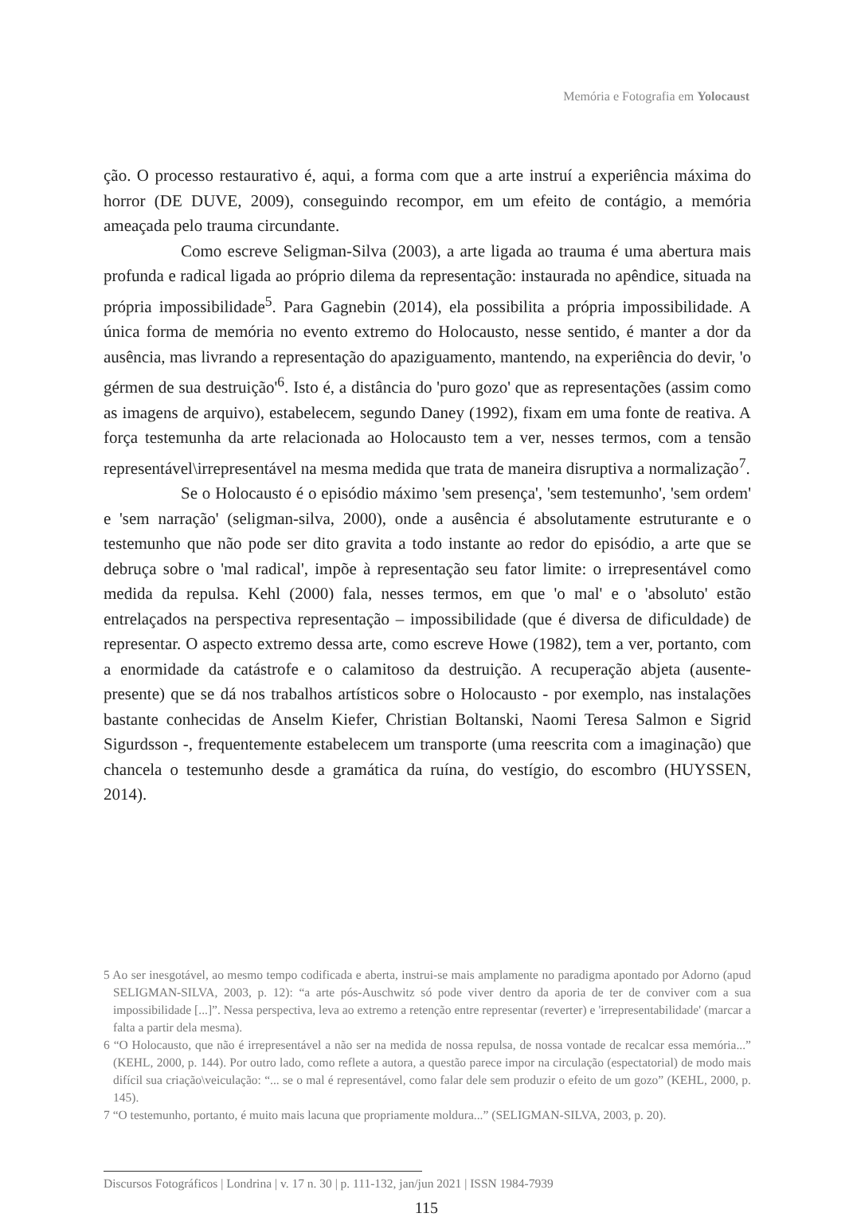Memória e Fotografia em Yolocaust
ção. O processo restaurativo é, aqui, a forma com que a arte instruí a experiência máxima do horror (DE DUVE, 2009), conseguindo recompor, em um efeito de contágio, a memória ameaçada pelo trauma circundante.
Como escreve Seligman-Silva (2003), a arte ligada ao trauma é uma abertura mais profunda e radical ligada ao próprio dilema da representação: instaurada no apêndice, situada na própria impossibilidade<sup>5</sup>. Para Gagnebin (2014), ela possibilita a própria impossibilidade. A única forma de memória no evento extremo do Holocausto, nesse sentido, é manter a dor da ausência, mas livrando a representação do apaziguamento, mantendo, na experiência do devir, 'o gérmen de sua destruição'<sup>6</sup>. Isto é, a distância do 'puro gozo' que as representações (assim como as imagens de arquivo), estabelecem, segundo Daney (1992), fixam em uma fonte de reativa. A força testemunha da arte relacionada ao Holocausto tem a ver, nesses termos, com a tensão representável\irrepresentável na mesma medida que trata de maneira disruptiva a normalização<sup>7</sup>.
Se o Holocausto é o episódio máximo 'sem presença', 'sem testemunho', 'sem ordem' e 'sem narração' (seligman-silva, 2000), onde a ausência é absolutamente estruturante e o testemunho que não pode ser dito gravita a todo instante ao redor do episódio, a arte que se debruça sobre o 'mal radical', impõe à representação seu fator limite: o irrepresentável como medida da repulsa. Kehl (2000) fala, nesses termos, em que 'o mal' e o 'absoluto' estão entrelaçados na perspectiva representação – impossibilidade (que é diversa de dificuldade) de representar. O aspecto extremo dessa arte, como escreve Howe (1982), tem a ver, portanto, com a enormidade da catástrofe e o calamitoso da destruição. A recuperação abjeta (ausente-presente) que se dá nos trabalhos artísticos sobre o Holocausto - por exemplo, nas instalações bastante conhecidas de Anselm Kiefer, Christian Boltanski, Naomi Teresa Salmon e Sigrid Sigurdsson -, frequentemente estabelecem um transporte (uma reescrita com a imaginação) que chancela o testemunho desde a gramática da ruína, do vestígio, do escombro (HUYSSEN, 2014).
5 Ao ser inesgotável, ao mesmo tempo codificada e aberta, instrui-se mais amplamente no paradigma apontado por Adorno (apud SELIGMAN-SILVA, 2003, p. 12): “a arte pós-Auschwitz só pode viver dentro da aporia de ter de conviver com a sua impossibilidade [...]”. Nessa perspectiva, leva ao extremo a retenção entre representar (reverter) e 'irrepresentabilidade' (marcar a falta a partir dela mesma).
6 “O Holocausto, que não é irrepresentável a não ser na medida de nossa repulsa, de nossa vontade de recalcar essa memória...” (KEHL, 2000, p. 144). Por outro lado, como reflete a autora, a questão parece impor na circulação (espectatorial) de modo mais difícil sua criação\veiculação: “... se o mal é representável, como falar dele sem produzir o efeito de um gozo” (KEHL, 2000, p. 145).
7 “O testemunho, portanto, é muito mais lacuna que propriamente moldura...” (SELIGMAN-SILVA, 2003, p. 20).
Discursos Fotográficos | Londrina | v. 17 n. 30 | p. 111-132, jan/jun 2021 | ISSN 1984-7939
115